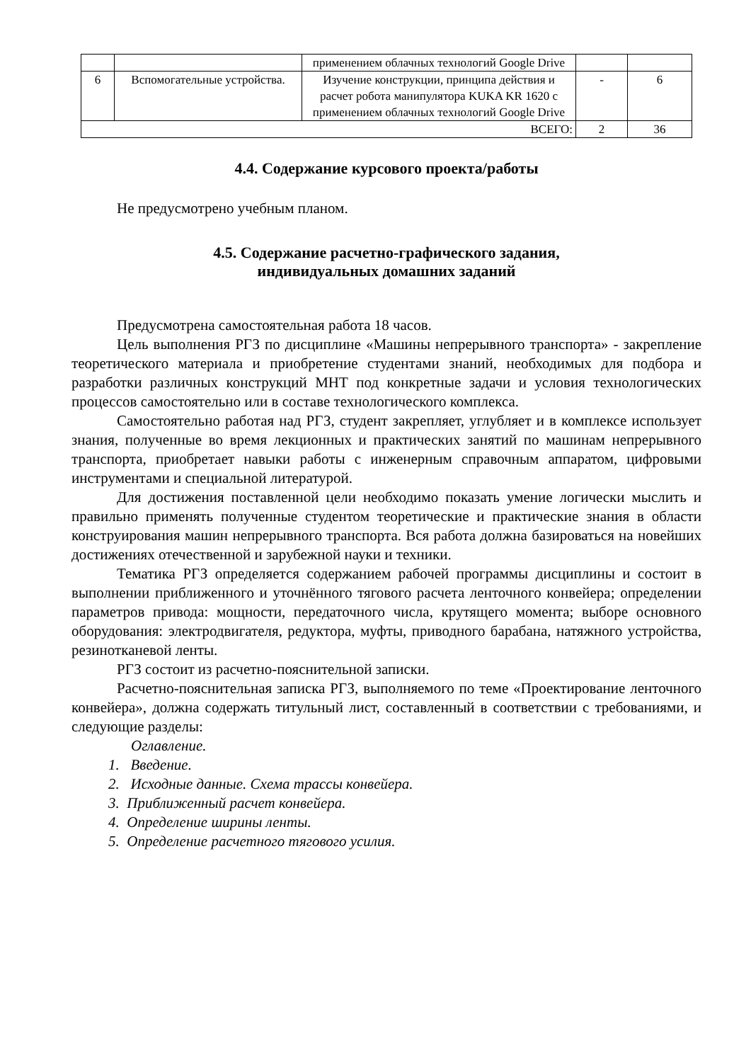| | | применением облачных технологий Google Drive | | |
| 6 | Вспомогательные устройства. | Изучение конструкции, принципа действия и расчет робота манипулятора KUKA KR 1620 с применением облачных технологий Google Drive | - | 6 |
| ВСЕГО: | | | 2 | 36 |
4.4. Содержание курсового проекта/работы
Не предусмотрено учебным планом.
4.5. Содержание расчетно-графического задания,
индивидуальных домашних заданий
Предусмотрена самостоятельная работа 18 часов.
Цель выполнения РГЗ по дисциплине «Машины непрерывного транспорта» - закрепление теоретического материала и приобретение студентами знаний, необходимых для подбора и разработки различных конструкций МНТ под конкретные задачи и условия технологических процессов самостоятельно или в составе технологического комплекса.
Самостоятельно работая над РГЗ, студент закрепляет, углубляет и в комплексе использует знания, полученные во время лекционных и практических занятий по машинам непрерывного транспорта, приобретает навыки работы с инженерным справочным аппаратом, цифровыми инструментами и специальной литературой.
Для достижения поставленной цели необходимо показать умение логически мыслить и правильно применять полученные студентом теоретические и практические знания в области конструирования машин непрерывного транспорта. Вся работа должна базироваться на новейших достижениях отечественной и зарубежной науки и техники.
Тематика РГЗ определяется содержанием рабочей программы дисциплины и состоит в выполнении приближенного и уточнённого тягового расчета ленточного конвейера; определении параметров привода: мощности, передаточного числа, крутящего момента; выборе основного оборудования: электродвигателя, редуктора, муфты, приводного барабана, натяжного устройства, резинотканевой ленты.
РГЗ состоит из расчетно-пояснительной записки.
Расчетно-пояснительная записка РГЗ, выполняемого по теме «Проектирование ленточного конвейера», должна содержать титульный лист, составленный в соответствии с требованиями, и следующие разделы:
Оглавление.
1. Введение.
2. Исходные данные. Схема трассы конвейера.
3. Приближенный расчет конвейера.
4. Определение ширины ленты.
5. Определение расчетного тягового усилия.